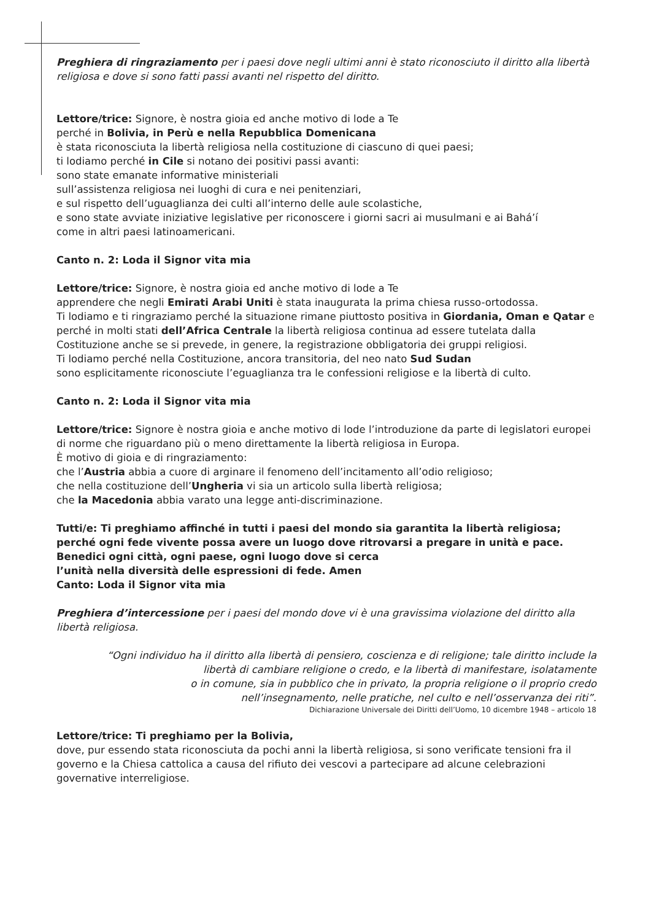Preghiera di ringraziamento per i paesi dove negli ultimi anni è stato riconosciuto il diritto alla libertà religiosa e dove si sono fatti passi avanti nel rispetto del diritto.
Lettore/trice: Signore, è nostra gioia ed anche motivo di lode a Te
perché in Bolivia, in Perù e nella Repubblica Domenicana
è stata riconosciuta la libertà religiosa nella costituzione di ciascuno di quei paesi;
ti lodiamo perché in Cile si notano dei positivi passi avanti:
sono state emanate informative ministeriali
sull’assistenza religiosa nei luoghi di cura e nei penitenziari,
e sul rispetto dell’uguaglianza dei culti all’interno delle aule scolastiche,
e sono state avviate iniziative legislative per riconoscere i giorni sacri ai musulmani e ai Bahá’í
come in altri paesi latinoamericani.
Canto n. 2: Loda il Signor vita mia
Lettore/trice: Signore, è nostra gioia ed anche motivo di lode a Te
apprendere che negli Emirati Arabi Uniti è stata inaugurata la prima chiesa russo-ortodossa.
Ti lodiamo e ti ringraziamo perché la situazione rimane piuttosto positiva in Giordania, Oman e Qatar e perché in molti stati dell’Africa Centrale la libertà religiosa continua ad essere tutelata dalla Costituzione anche se si prevede, in genere, la registrazione obbligatoria dei gruppi religiosi.
Ti lodiamo perché nella Costituzione, ancora transitoria, del neo nato Sud Sudan
sono esplicitamente riconosciute l’eguaglianza tra le confessioni religiose e la libertà di culto.
Canto n. 2: Loda il Signor vita mia
Lettore/trice: Signore è nostra gioia e anche motivo di lode l’introduzione da parte di legislatori europei di norme che riguardano più o meno direttamente la libertà religiosa in Europa.
È motivo di gioia e di ringraziamento:
che l’Austria abbia a cuore di arginare il fenomeno dell’incitamento all’odio religioso;
che nella costituzione dell’Ungheria vi sia un articolo sulla libertà religiosa;
che la Macedonia abbia varato una legge anti-discriminazione.
Tutti/e: Ti preghiamo affinché in tutti i paesi del mondo sia garantita la libertà religiosa;
perché ogni fede vivente possa avere un luogo dove ritrovarsi a pregare in unità e pace.
Benedici ogni città, ogni paese, ogni luogo dove si cerca
l’unità nella diversità delle espressioni di fede. Amen
Canto: Loda il Signor vita mia
Preghiera d’intercessione per i paesi del mondo dove vi è una gravissima violazione del diritto alla libertà religiosa.
“Ogni individuo ha il diritto alla libertà di pensiero, coscienza e di religione; tale diritto include la
libertà di cambiare religione o credo, e la libertà di manifestare, isolatamente
o in comune, sia in pubblico che in privato, la propria religione o il proprio credo
nell’insegnamento, nelle pratiche, nel culto e nell’osservanza dei riti”.
Dichiarazione Universale dei Diritti dell’Uomo, 10 dicembre 1948 – articolo 18
Lettore/trice: Ti preghiamo per la Bolivia,
dove, pur essendo stata riconosciuta da pochi anni la libertà religiosa, si sono verificate tensioni fra il governo e la Chiesa cattolica a causa del rifiuto dei vescovi a partecipare ad alcune celebrazioni governative interreligiose.